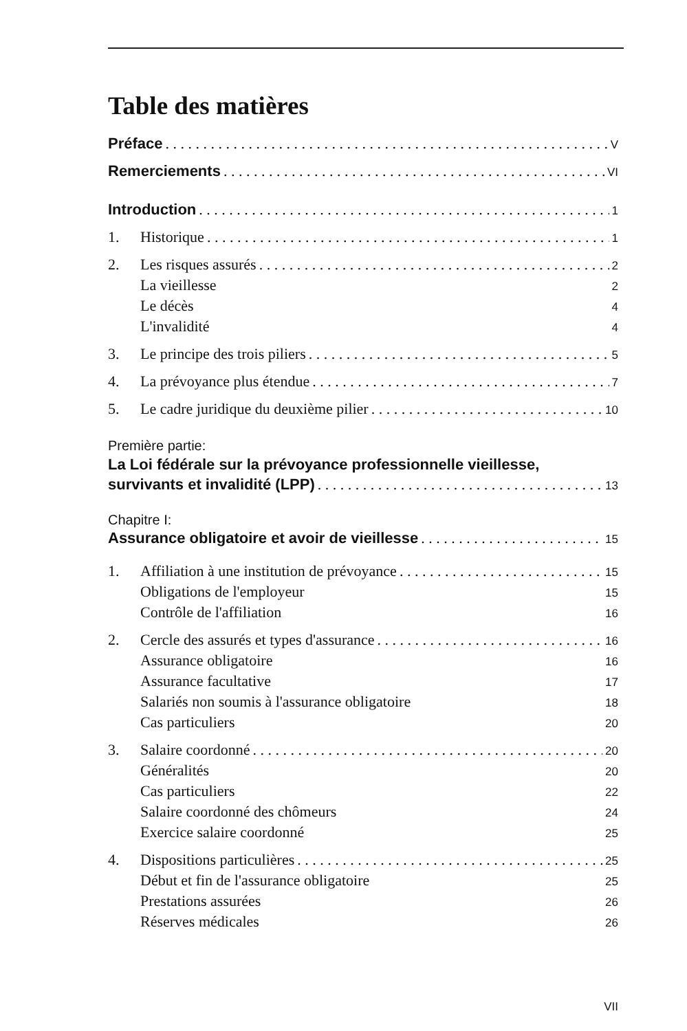Table des matières
Préface V
Remerciements VI
Introduction 1
1. Historique 1
2. Les risques assurés 2
La vieillesse 2
Le décès 4
L'invalidité 4
3. Le principe des trois piliers 5
4. La prévoyance plus étendue 7
5. Le cadre juridique du deuxième pilier 10
Première partie:
La Loi fédérale sur la prévoyance professionnelle vieillesse,
survivants et invalidité (LPP) 13
Chapitre I:
Assurance obligatoire et avoir de vieillesse 15
1. Affiliation à une institution de prévoyance 15
Obligations de l'employeur 15
Contrôle de l'affiliation 16
2. Cercle des assurés et types d'assurance 16
Assurance obligatoire 16
Assurance facultative 17
Salariés non soumis à l'assurance obligatoire 18
Cas particuliers 20
3. Salaire coordonné 20
Généralités 20
Cas particuliers 22
Salaire coordonné des chômeurs 24
Exercice salaire coordonné 25
4. Dispositions particulières 25
Début et fin de l'assurance obligatoire 25
Prestations assurées 26
Réserves médicales 26
VII